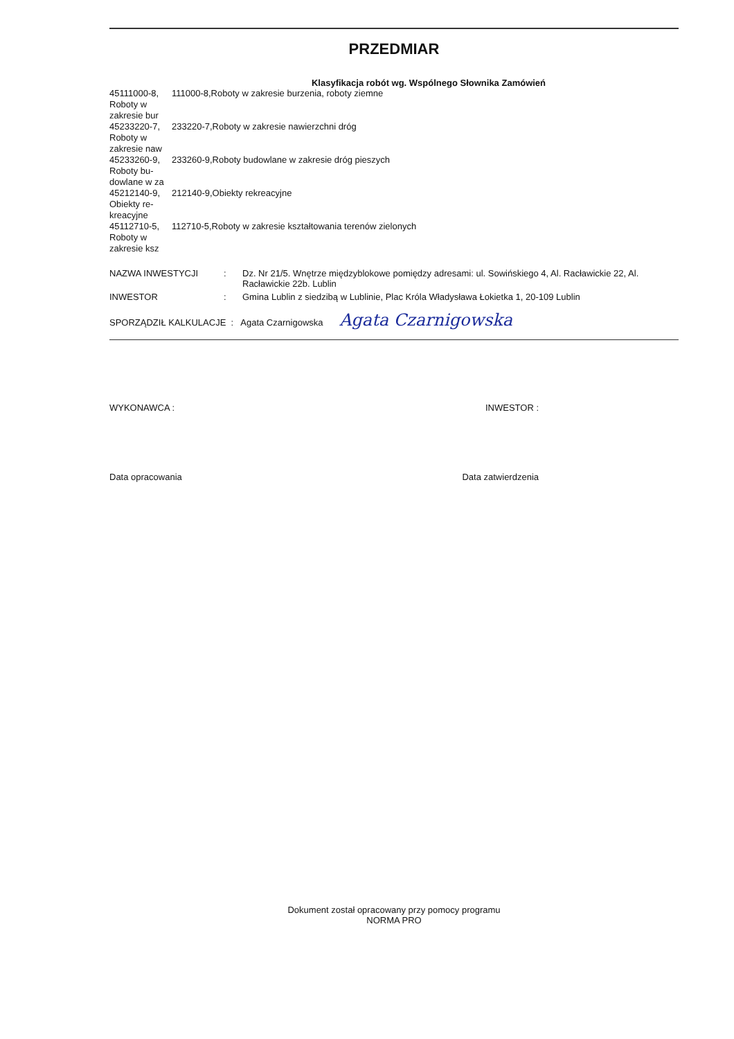PRZEDMIAR
Klasyfikacja robót wg. Wspólnego Słownika Zamówień
| 45111000-8, Roboty w zakresie bur | 111000-8,Roboty w zakresie burzenia, roboty ziemne |
| 45233220-7, Roboty w zakresie naw | 233220-7,Roboty w zakresie nawierzchni dróg |
| 45233260-9, Roboty bu-dowlane w za | 233260-9,Roboty budowlane w zakresie dróg pieszych |
| 45212140-9, Obiekty re-kreacyjne | 212140-9,Obiekty rekreacyjne |
| 45112710-5, Roboty w zakresie ksz | 112710-5,Roboty w zakresie kształtowania terenów zielonych |
| NAZWA INWESTYCJI | : | Dz. Nr 21/5. Wnętrze międzyblokowe pomiędzy adresami: ul. Sowińskiego 4, Al. Racławickie 22, Al. Racławickie 22b. Lublin |
| INWESTOR | : | Gmina Lublin z siedzibą w Lublinie, Plac Króla Władysława Łokietka 1, 20-109 Lublin |
SPORZĄDZIŁ KALKULACJE : Agata Czarnigowska Agata Czarnigowska
WYKONAWCA : INWESTOR :
Data opracowania Data zatwierdzenia
Dokument został opracowany przy pomocy programu
NORMA PRO